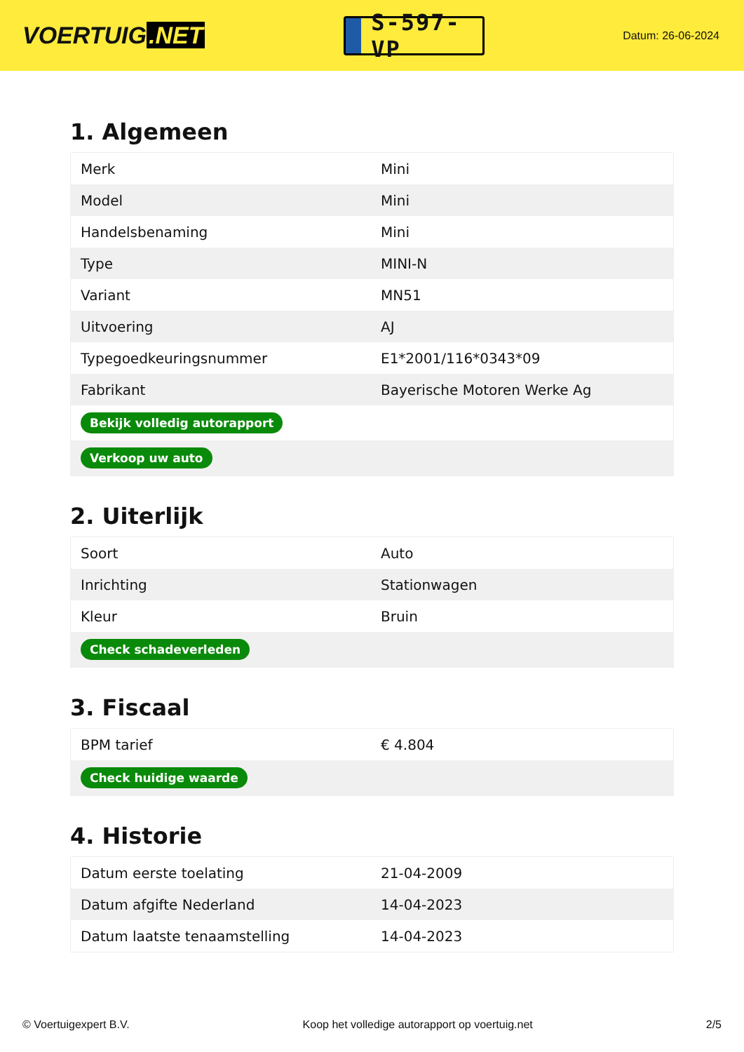VOERTUIG.NET
S-597-VP
Datum: 26-06-2024
1. Algemeen
| Merk | Mini |
| Model | Mini |
| Handelsbenaming | Mini |
| Type | MINI-N |
| Variant | MN51 |
| Uitvoering | AJ |
| Typegoedkeuringsnummer | E1*2001/116*0343*09 |
| Fabrikant | Bayerische Motoren Werke Ag |
| Bekijk volledig autorapport | |
| Verkoop uw auto | |
2. Uiterlijk
| Soort | Auto |
| Inrichting | Stationwagen |
| Kleur | Bruin |
| Check schadeverleden | |
3. Fiscaal
| BPM tarief | € 4.804 |
| Check huidige waarde | |
4. Historie
| Datum eerste toelating | 21-04-2009 |
| Datum afgifte Nederland | 14-04-2023 |
| Datum laatste tenaamstelling | 14-04-2023 |
© Voertuigexpert B.V. Koop het volledige autorapport op voertuig.net 2/5